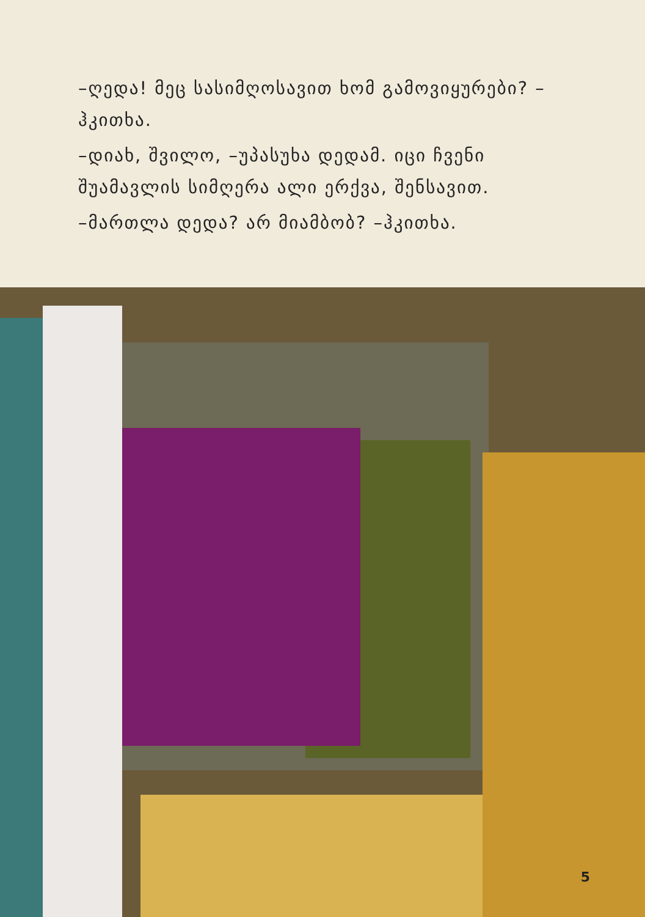–ღედა! მეც სასიმღოსავით ხომ გამოვიყურები? –ჰკითხა.
–დიახ, შვილო, –უპასუხა დედამ. იცი ჩვენი შუამავლის სიმღერა ალი ერქვა, შენსავით.
–მართლა დედა? არ მიამბობ? –ჰკითხა.
5